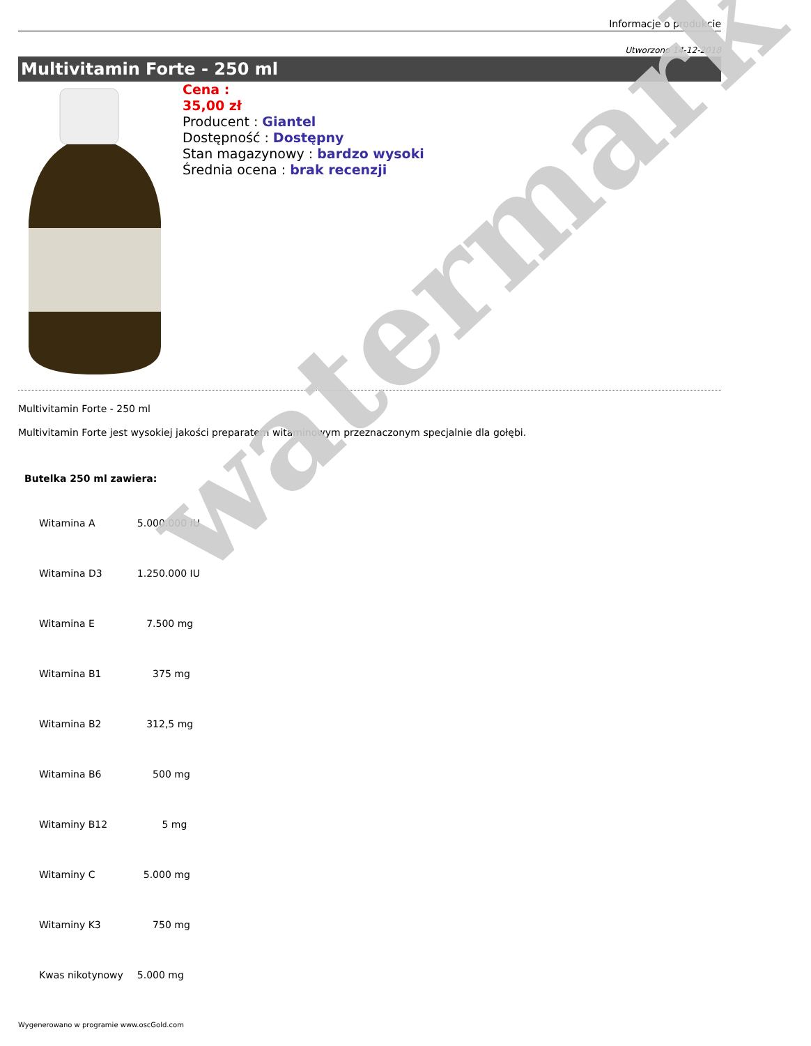Informacje o produkcie
Utworzono 14-12-2018
Multivitamin Forte - 250 ml
Cena :
35,00 zł
Producent : Giantel
Dostępność : Dostępny
Stan magazynowy : bardzo wysoki
Średnia ocena : brak recenzji
Multivitamin Forte - 250 ml
Multivitamin Forte jest wysokiej jakości preparatem witaminowym przeznaczonym specjalnie dla gołębi.
Butelka 250 ml zawiera:
| Witamina A | 5.000.000 IU |
| Witamina D3 | 1.250.000 IU |
| Witamina E | 7.500 mg |
| Witamina B1 | 375 mg |
| Witamina B2 | 312,5 mg |
| Witamina B6 | 500 mg |
| Witaminy B12 | 5 mg |
| Witaminy C | 5.000 mg |
| Witaminy K3 | 750 mg |
| Kwas nikotynowy | 5.000 mg |
Wygenerowano w programie www.oscGold.com
watermark